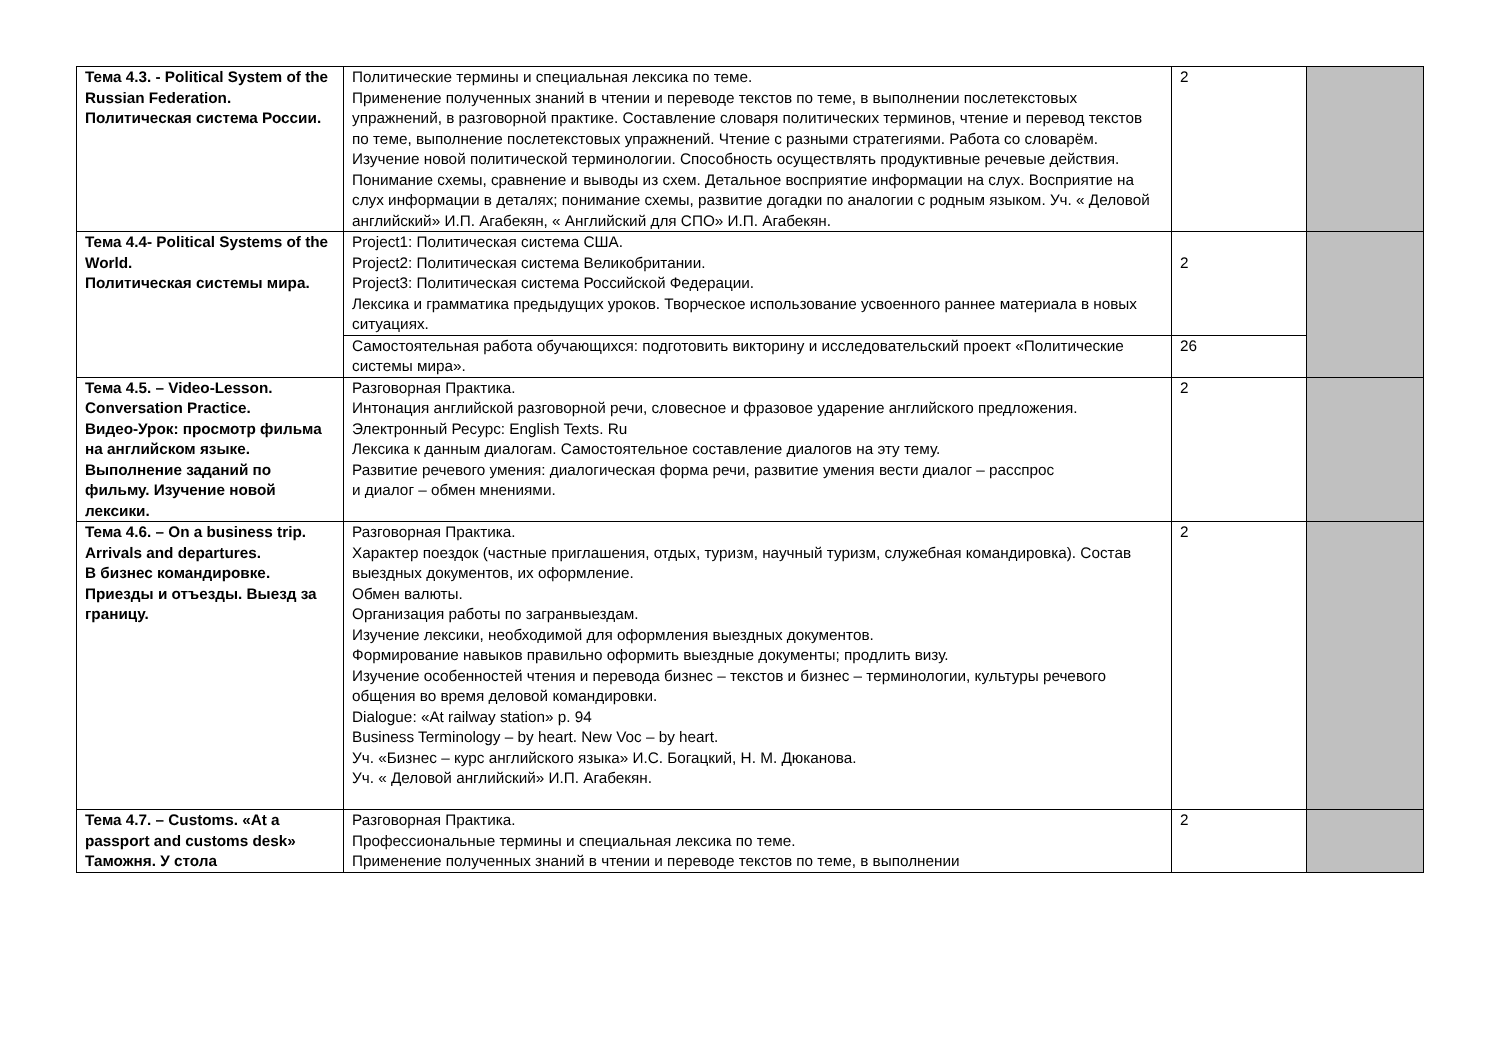| Тема 4.3. - Political System of the Russian Federation. Политическая система России. | Политические термины и специальная лексика по теме. Применение полученных знаний в чтении и переводе текстов по теме, в выполнении послетекстовых упражнений, в разговорной практике. Составление словаря политических терминов, чтение и перевод текстов по теме, выполнение послетекстовых упражнений. Чтение с разными стратегиями. Работа со словарём. Изучение новой политической терминологии. Способность осуществлять продуктивные речевые действия. Понимание схемы, сравнение и выводы из схем. Детальное восприятие информации на слух. Восприятие на слух информации в деталях; понимание схемы, развитие догадки по аналогии с родным языком. Уч. « Деловой английский» И.П. Агабекян, « Английский для СПО» И.П. Агабекян. | 2 | |
| Тема 4.4- Political Systems of the World. Политическая системы мира. | Project1: Политическая система США. Project2: Политическая система Великобритании. Project3: Политическая система Российской Федерации. Лексика и грамматика предыдущих уроков. Творческое использование усвоенного раннее материала в новых ситуациях. | 2 | |
| | Самостоятельная работа обучающихся: подготовить викторину и исследовательский проект «Политические системы мира». | 26 | |
| Тема 4.5. – Video-Lesson. Conversation Practice. Видео-Урок: просмотр фильма на английском языке. Выполнение заданий по фильму. Изучение новой лексики. | Разговорная Практика. Интонация английской разговорной речи, словесное и фразовое ударение английского предложения. Электронный Ресурс: English Texts. Ru Лексика к данным диалогам. Самостоятельное составление диалогов на эту тему. Развитие речевого умения: диалогическая форма речи, развитие умения вести диалог – расспрос и диалог – обмен мнениями. | 2 | |
| Тема 4.6. – On a business trip. Arrivals and departures. В бизнес командировке. Приезды и отъезды. Выезд за границу. | Разговорная Практика. Характер поездок (частные приглашения, отдых, туризм, научный туризм, служебная командировка). Состав выездных документов, их оформление. Обмен валюты. Организация работы по загранвыездам. Изучение лексики, необходимой для оформления выездных документов. Формирование навыков правильно оформить выездные документы; продлить визу. Изучение особенностей чтения и перевода бизнес – текстов и бизнес – терминологии, культуры речевого общения во время деловой командировки. Dialogue: «At railway station» p. 94 Business Terminology – by heart. New Voc – by heart. Уч. «Бизнес – курс английского языка» И.С. Богацкий, Н. М. Дюканова. Уч. « Деловой английский» И.П. Агабекян. | 2 | |
| Тема 4.7. – Customs. «At a passport and customs desk» Таможня. У стола | Разговорная Практика. Профессиональные термины и специальная лексика по теме. Применение полученных знаний в чтении и переводе текстов по теме, в выполнении | 2 | |